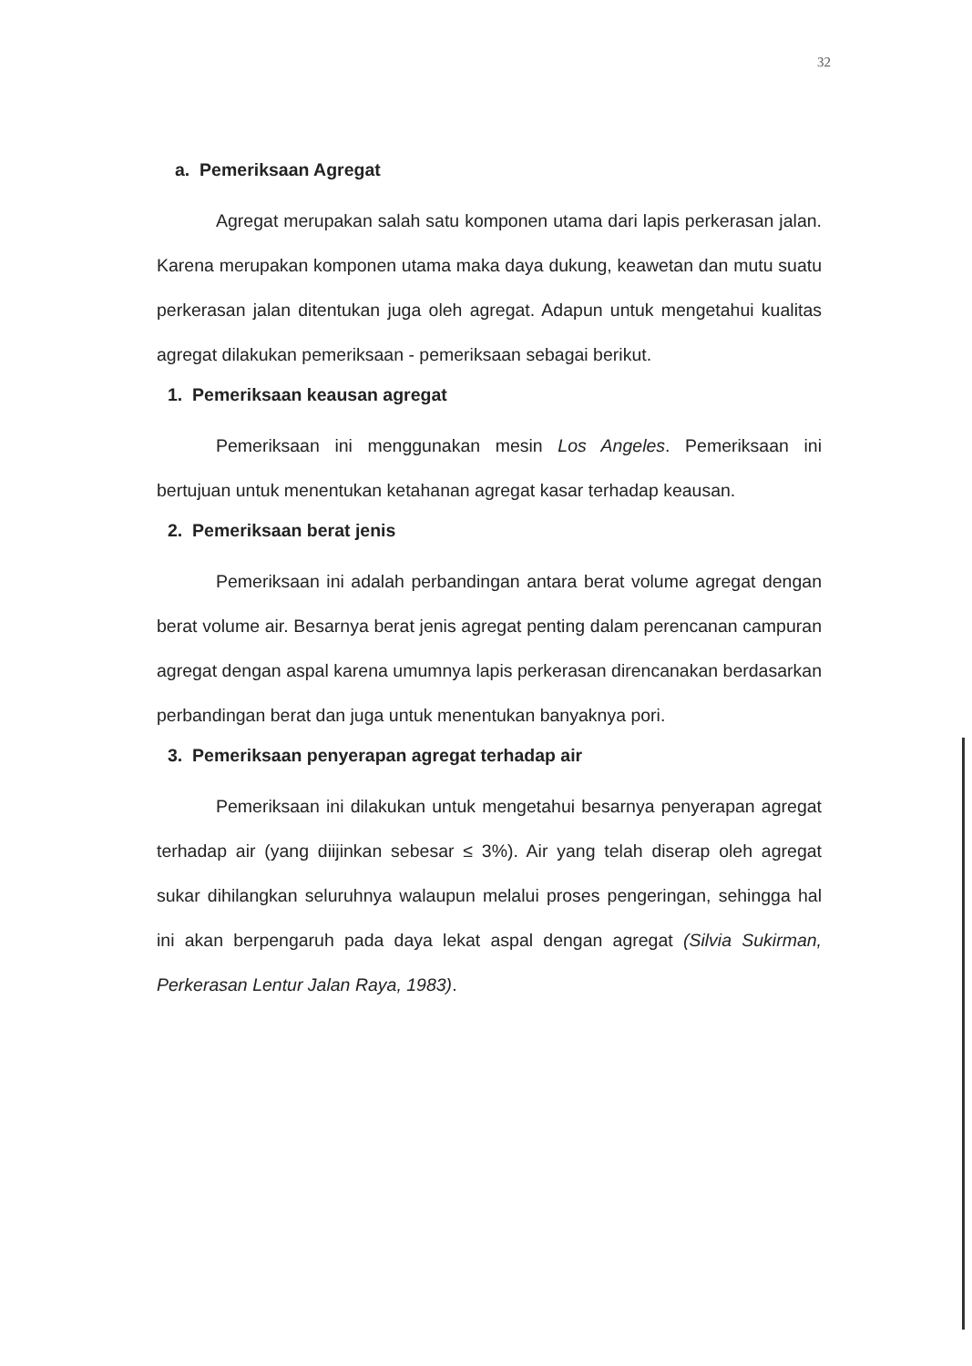32
a. Pemeriksaan Agregat
Agregat merupakan salah satu komponen utama dari lapis perkerasan jalan. Karena merupakan komponen utama maka daya dukung, keawetan dan mutu suatu perkerasan jalan ditentukan juga oleh agregat. Adapun untuk mengetahui kualitas agregat dilakukan pemeriksaan - pemeriksaan sebagai berikut.
1. Pemeriksaan keausan agregat
Pemeriksaan ini menggunakan mesin Los Angeles. Pemeriksaan ini bertujuan untuk menentukan ketahanan agregat kasar terhadap keausan.
2. Pemeriksaan berat jenis
Pemeriksaan ini adalah perbandingan antara berat volume agregat dengan berat volume air. Besarnya berat jenis agregat penting dalam perencanan campuran agregat dengan aspal karena umumnya lapis perkerasan direncanakan berdasarkan perbandingan berat dan juga untuk menentukan banyaknya pori.
3. Pemeriksaan penyerapan agregat terhadap air
Pemeriksaan ini dilakukan untuk mengetahui besarnya penyerapan agregat terhadap air (yang diijinkan sebesar ≤ 3%). Air yang telah diserap oleh agregat sukar dihilangkan seluruhnya walaupun melalui proses pengeringan, sehingga hal ini akan berpengaruh pada daya lekat aspal dengan agregat (Silvia Sukirman, Perkerasan Lentur Jalan Raya, 1983).